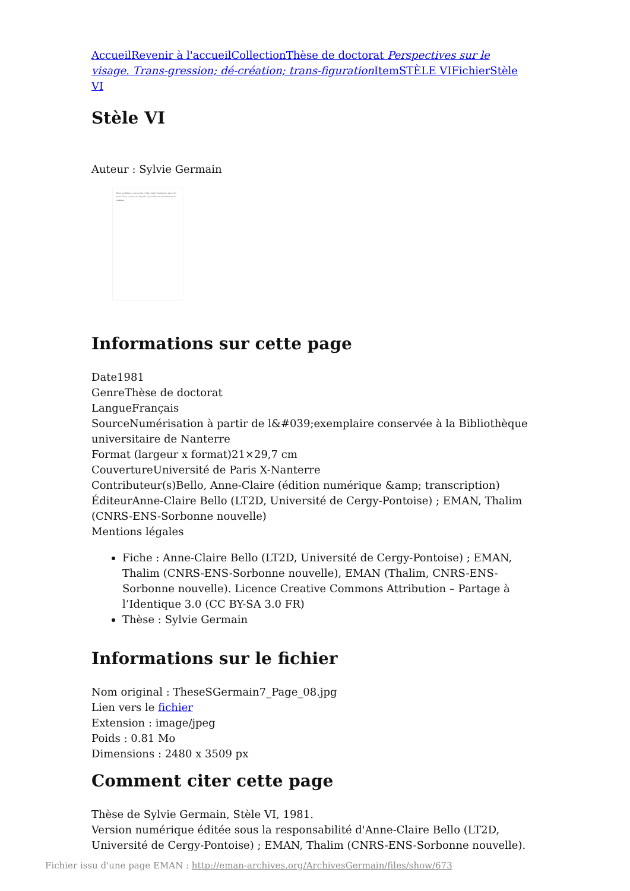Accueil Revenir à l'accueil Collection Thèse de doctorat Perspectives sur le visage. Trans-gression; dé-création; trans-figuration Item STÈLE VI Fichier Stèle VI
Stèle VI
Auteur : Sylvie Germain
Thora, en hébreu, ce n'est pas l'ordre, mais l'orientation; pas la loi, mais la Voie, la route sur laquelle est possible un cheminement en commun...
Informations sur cette page
Date1981
GenreThèse de doctorat
LangueFrançais
SourceNumérisation à partir de l&#039;exemplaire conservée à la Bibliothèque universitaire de Nanterre
Format (largeur x format)21×29,7 cm
CouvertureUniversité de Paris X-Nanterre
Contributeur(s)Bello, Anne-Claire (édition numérique &amp; transcription)
ÉditeurAnne-Claire Bello (LT2D, Université de Cergy-Pontoise) ; EMAN, Thalim (CNRS-ENS-Sorbonne nouvelle)
Mentions légales
Fiche : Anne-Claire Bello (LT2D, Université de Cergy-Pontoise) ; EMAN, Thalim (CNRS-ENS-Sorbonne nouvelle), EMAN (Thalim, CNRS-ENS-Sorbonne nouvelle). Licence Creative Commons Attribution – Partage à l’Identique 3.0 (CC BY-SA 3.0 FR)
Thèse : Sylvie Germain
Informations sur le fichier
Nom original : TheseSGermain7_Page_08.jpg
Lien vers le fichier
Extension : image/jpeg
Poids : 0.81 Mo
Dimensions : 2480 x 3509 px
Comment citer cette page
Thèse de Sylvie Germain, Stèle VI, 1981.
Version numérique éditée sous la responsabilité d'Anne-Claire Bello (LT2D, Université de Cergy-Pontoise) ; EMAN, Thalim (CNRS-ENS-Sorbonne nouvelle).
Fichier issu d'une page EMAN : http://eman-archives.org/ArchivesGermain/files/show/673